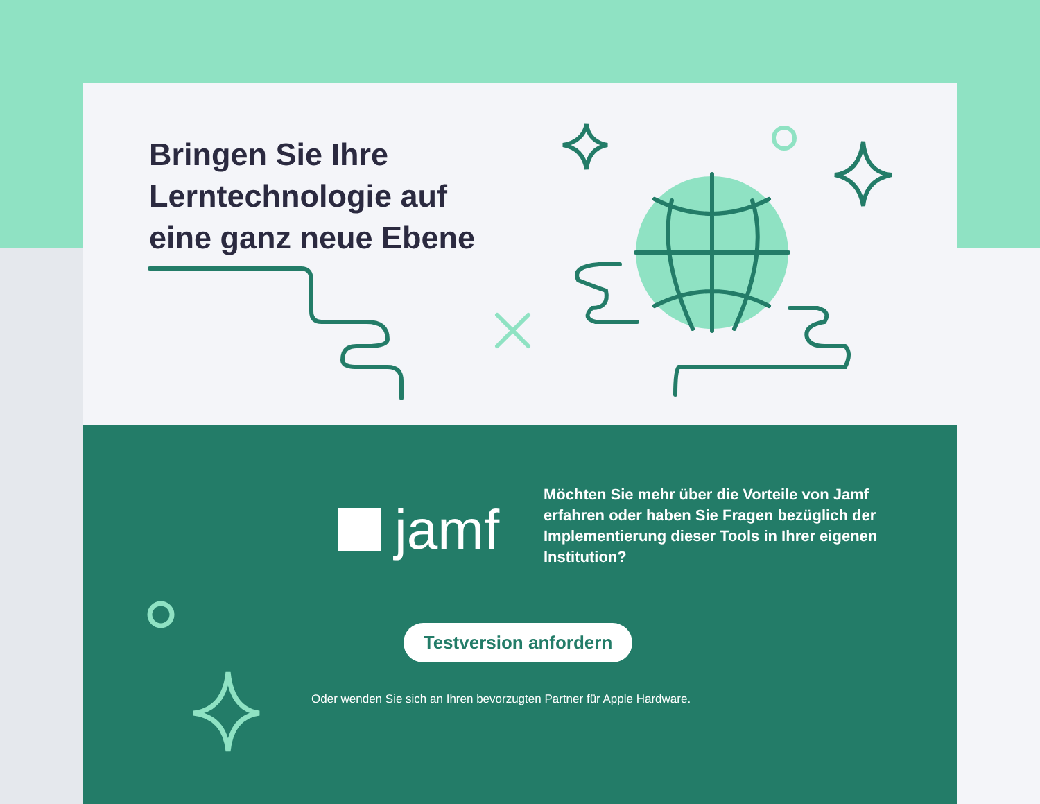Bringen Sie Ihre
Lerntechnologie auf
eine ganz neue Ebene
jamf
Möchten Sie mehr über die Vorteile von Jamf erfahren oder haben Sie Fragen bezüglich der Implementierung dieser Tools in Ihrer eigenen Institution?
Testversion anfordern
Oder wenden Sie sich an Ihren bevorzugten Partner für Apple Hardware.